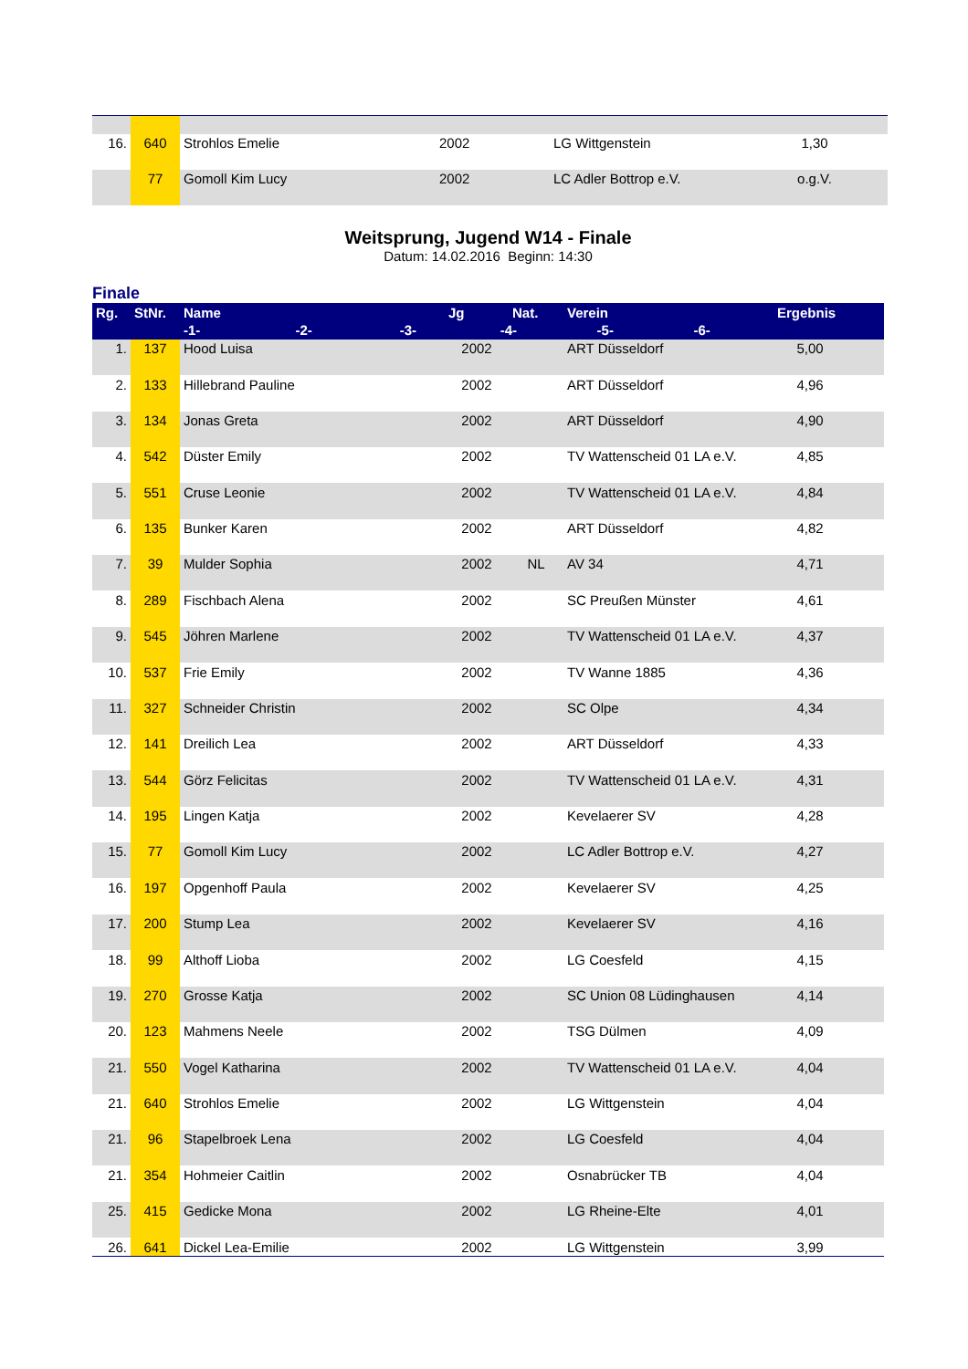| 16. | 640 | Strohlos Emelie | 2002 | | LG Wittgenstein | 1,30 | |
| | 77 | Gomoll Kim Lucy | 2002 | | LC Adler Bottrop e.V. | o.g.V. | |
Weitsprung, Jugend W14 - Finale
Datum: 14.02.2016 Beginn: 14:30
Finale
| Rg. | StNr. | Name | Jg | Nat. | Verein | Ergebnis | |
| --- | --- | --- | --- | --- | --- | --- | --- |
| | | -1- -2- -3- -4- -5- -6- | | | | | |
| 1. | 137 | Hood Luisa | 2002 | | ART Düsseldorf | 5,00 | |
| 2. | 133 | Hillebrand Pauline | 2002 | | ART Düsseldorf | 4,96 | |
| 3. | 134 | Jonas Greta | 2002 | | ART Düsseldorf | 4,90 | |
| 4. | 542 | Düster Emily | 2002 | | TV Wattenscheid 01 LA e.V. | 4,85 | |
| 5. | 551 | Cruse Leonie | 2002 | | TV Wattenscheid 01 LA e.V. | 4,84 | |
| 6. | 135 | Bunker Karen | 2002 | | ART Düsseldorf | 4,82 | |
| 7. | 39 | Mulder Sophia | 2002 | NL | AV 34 | 4,71 | |
| 8. | 289 | Fischbach Alena | 2002 | | SC Preußen Münster | 4,61 | |
| 9. | 545 | Jöhren Marlene | 2002 | | TV Wattenscheid 01 LA e.V. | 4,37 | |
| 10. | 537 | Frie Emily | 2002 | | TV Wanne 1885 | 4,36 | |
| 11. | 327 | Schneider Christin | 2002 | | SC Olpe | 4,34 | |
| 12. | 141 | Dreilich Lea | 2002 | | ART Düsseldorf | 4,33 | |
| 13. | 544 | Görz Felicitas | 2002 | | TV Wattenscheid 01 LA e.V. | 4,31 | |
| 14. | 195 | Lingen Katja | 2002 | | Kevelaerer SV | 4,28 | |
| 15. | 77 | Gomoll Kim Lucy | 2002 | | LC Adler Bottrop e.V. | 4,27 | |
| 16. | 197 | Opgenhoff Paula | 2002 | | Kevelaerer SV | 4,25 | |
| 17. | 200 | Stump Lea | 2002 | | Kevelaerer SV | 4,16 | |
| 18. | 99 | Althoff Lioba | 2002 | | LG Coesfeld | 4,15 | |
| 19. | 270 | Grosse Katja | 2002 | | SC Union 08 Lüdinghausen | 4,14 | |
| 20. | 123 | Mahmens Neele | 2002 | | TSG Dülmen | 4,09 | |
| 21. | 550 | Vogel Katharina | 2002 | | TV Wattenscheid 01 LA e.V. | 4,04 | |
| 21. | 640 | Strohlos Emelie | 2002 | | LG Wittgenstein | 4,04 | |
| 21. | 96 | Stapelbroek Lena | 2002 | | LG Coesfeld | 4,04 | |
| 21. | 354 | Hohmeier Caitlin | 2002 | | Osnabrücker TB | 4,04 | |
| 25. | 415 | Gedicke Mona | 2002 | | LG Rheine-Elte | 4,01 | |
| 26. | 641 | Dickel Lea-Emilie | 2002 | | LG Wittgenstein | 3,99 | |